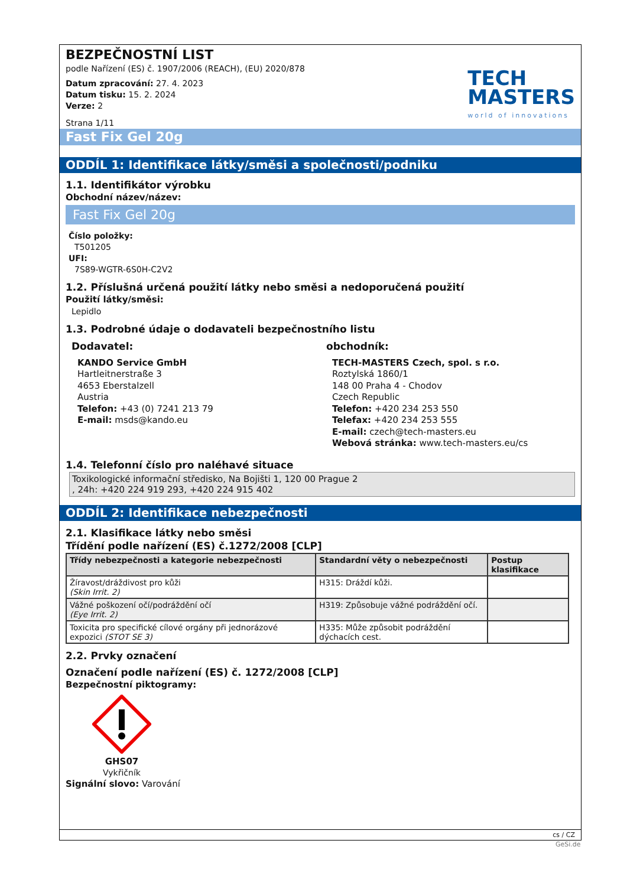BEZPEČNOSTNÍ LIST
podle Nařízení (ES) č. 1907/2006 (REACH), (EU) 2020/878
Datum zpracování: 27. 4. 2023
Datum tisku: 15. 2. 2024
Verze: 2
Strana 1/11
TECH
MASTERS
world of innovations
Fast Fix Gel 20g
ODDÍL 1: Identifikace látky/směsi a společnosti/podniku
1.1. Identifikátor výrobku
Obchodní název/název:
Fast Fix Gel 20g
Číslo položky:
T501205
UFI:
7S89-WGTR-6S0H-C2V2
1.2. Příslušná určená použití látky nebo směsi a nedoporučená použití
Použití látky/směsi:
Lepidlo
1.3. Podrobné údaje o dodavateli bezpečnostního listu
Dodavatel:
KANDO Service GmbH
Hartleitnerstraße 3
4653 Eberstalzell
Austria
Telefon: +43 (0) 7241 213 79
E-mail: msds@kando.eu
obchodník:
TECH-MASTERS Czech, spol. s r.o.
Roztylská 1860/1
148 00 Praha 4 - Chodov
Czech Republic
Telefon: +420 234 253 550
Telefax: +420 234 253 555
E-mail: czech@tech-masters.eu
Webová stránka: www.tech-masters.eu/cs
1.4. Telefonní číslo pro naléhavé situace
Toxikologické informační středisko, Na Bojišti 1, 120 00 Prague 2
, 24h: +420 224 919 293, +420 224 915 402
ODDÍL 2: Identifikace nebezpečnosti
2.1. Klasifikace látky nebo směsi
Třídění podle nařízení (ES) č.1272/2008 [CLP]
| Třídy nebezpečnosti a kategorie nebezpečnosti | Standardní věty o nebezpečnosti | Postup klasifikace |
| --- | --- | --- |
| Žíravost/dráždivost pro kůži (Skin Irrit. 2) | H315: Dráždí kůži. | |
| Vážné poškození očí/podráždění očí (Eye Irrit. 2) | H319: Způsobuje vážné podráždění očí. | |
| Toxicita pro specifické cílové orgány při jednorázové expozici (STOT SE 3) | H335: Může způsobit podráždění dýchacích cest. | |
2.2. Prvky označení
Označení podle nařízení (ES) č. 1272/2008 [CLP]
Bezpečnostní piktogramy:
GHS07
Vykřičník
Signální slovo: Varování
cs / CZ
GeSi.de